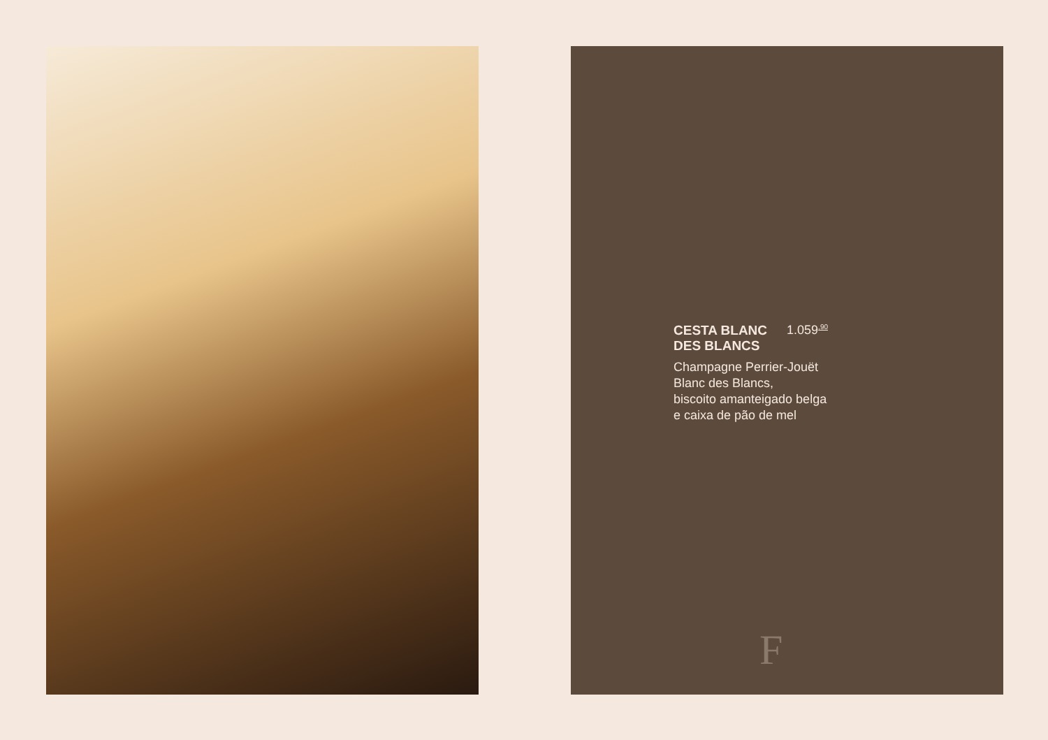CESTA BLANC
DES BLANCS
1.059<sup>,90</sup>
Champagne Perrier-Jouët
Blanc des Blancs,
biscoito amanteigado belga
e caixa de pão de mel
F